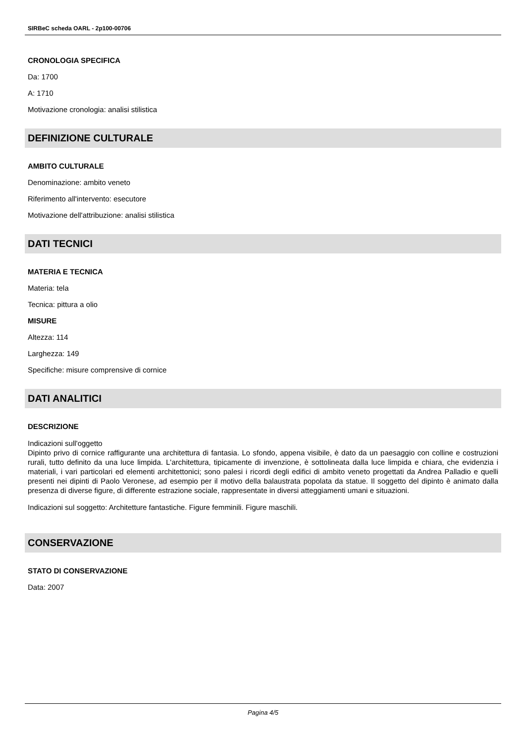SIRBeC scheda OARL - 2p100-00706
CRONOLOGIA SPECIFICA
Da: 1700
A: 1710
Motivazione cronologia: analisi stilistica
DEFINIZIONE CULTURALE
AMBITO CULTURALE
Denominazione: ambito veneto
Riferimento all'intervento: esecutore
Motivazione dell'attribuzione: analisi stilistica
DATI TECNICI
MATERIA E TECNICA
Materia: tela
Tecnica: pittura a olio
MISURE
Altezza: 114
Larghezza: 149
Specifiche: misure comprensive di cornice
DATI ANALITICI
DESCRIZIONE
Indicazioni sull'oggetto
Dipinto privo di cornice raffigurante una architettura di fantasia. Lo sfondo, appena visibile, è dato da un paesaggio con colline e costruzioni rurali, tutto definito da una luce limpida. L'architettura, tipicamente di invenzione, è sottolineata dalla luce limpida e chiara, che evidenzia i materiali, i vari particolari ed elementi architettonici; sono palesi i ricordi degli edifici di ambito veneto progettati da Andrea Palladio e quelli presenti nei dipinti di Paolo Veronese, ad esempio per il motivo della balaustrata popolata da statue. Il soggetto del dipinto è animato dalla presenza di diverse figure, di differente estrazione sociale, rappresentate in diversi atteggiamenti umani e situazioni.
Indicazioni sul soggetto: Architetture fantastiche. Figure femminili. Figure maschili.
CONSERVAZIONE
STATO DI CONSERVAZIONE
Data: 2007
Pagina 4/5